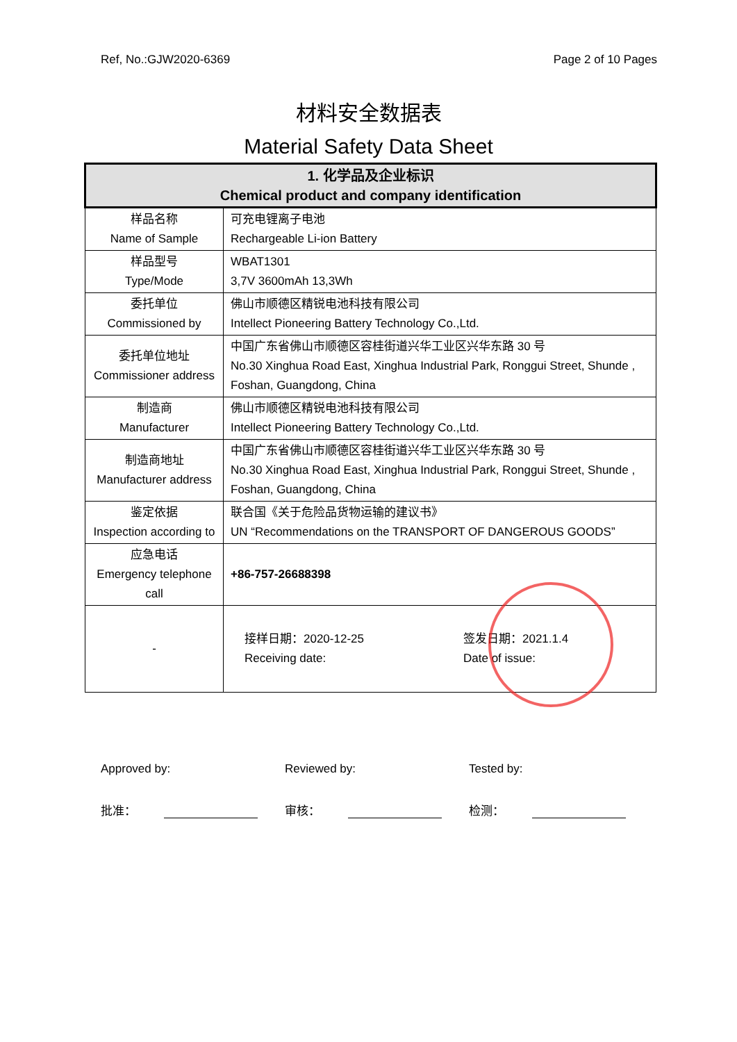Ref, No.:GJW2020-6369 Page 2 of 10 Pages
材料安全数据表
Material Safety Data Sheet
| 1. 化学品及企业标识 Chemical product and company identification | |
| --- | --- |
| 样品名称 Name of Sample | 可充电锂离子电池 Rechargeable Li-ion Battery |
| 样品型号 Type/Mode | WBAT1301 3,7V 3600mAh 13,3Wh |
| 委托单位 Commissioned by | 佛山市顺德区精锐电池科技有限公司 Intellect Pioneering Battery Technology Co.,Ltd. |
| 委托单位地址 Commissioner address | 中国广东省佛山市顺德区容桂街道兴华工业区兴华东路 30 号 No.30 Xinghua Road East, Xinghua Industrial Park, Ronggui Street, Shunde , Foshan, Guangdong, China |
| 制造商 Manufacturer | 佛山市顺德区精锐电池科技有限公司 Intellect Pioneering Battery Technology Co.,Ltd. |
| 制造商地址 Manufacturer address | 中国广东省佛山市顺德区容桂街道兴华工业区兴华东路 30 号 No.30 Xinghua Road East, Xinghua Industrial Park, Ronggui Street, Shunde , Foshan, Guangdong, China |
| 鉴定依据 Inspection according to | 联合国《关于危险品货物运输的建议书》 UN “Recommendations on the TRANSPORT OF DANGEROUS GOODS” |
| 应急电话 Emergency telephone call | +86-757-26688398 |
| - | 接样日期：2020-12-25 Receiving date: 签发日期：2021.1.4 Date of issue: |
Approved by:
批准：
Reviewed by:
审核：
Tested by:
检测：